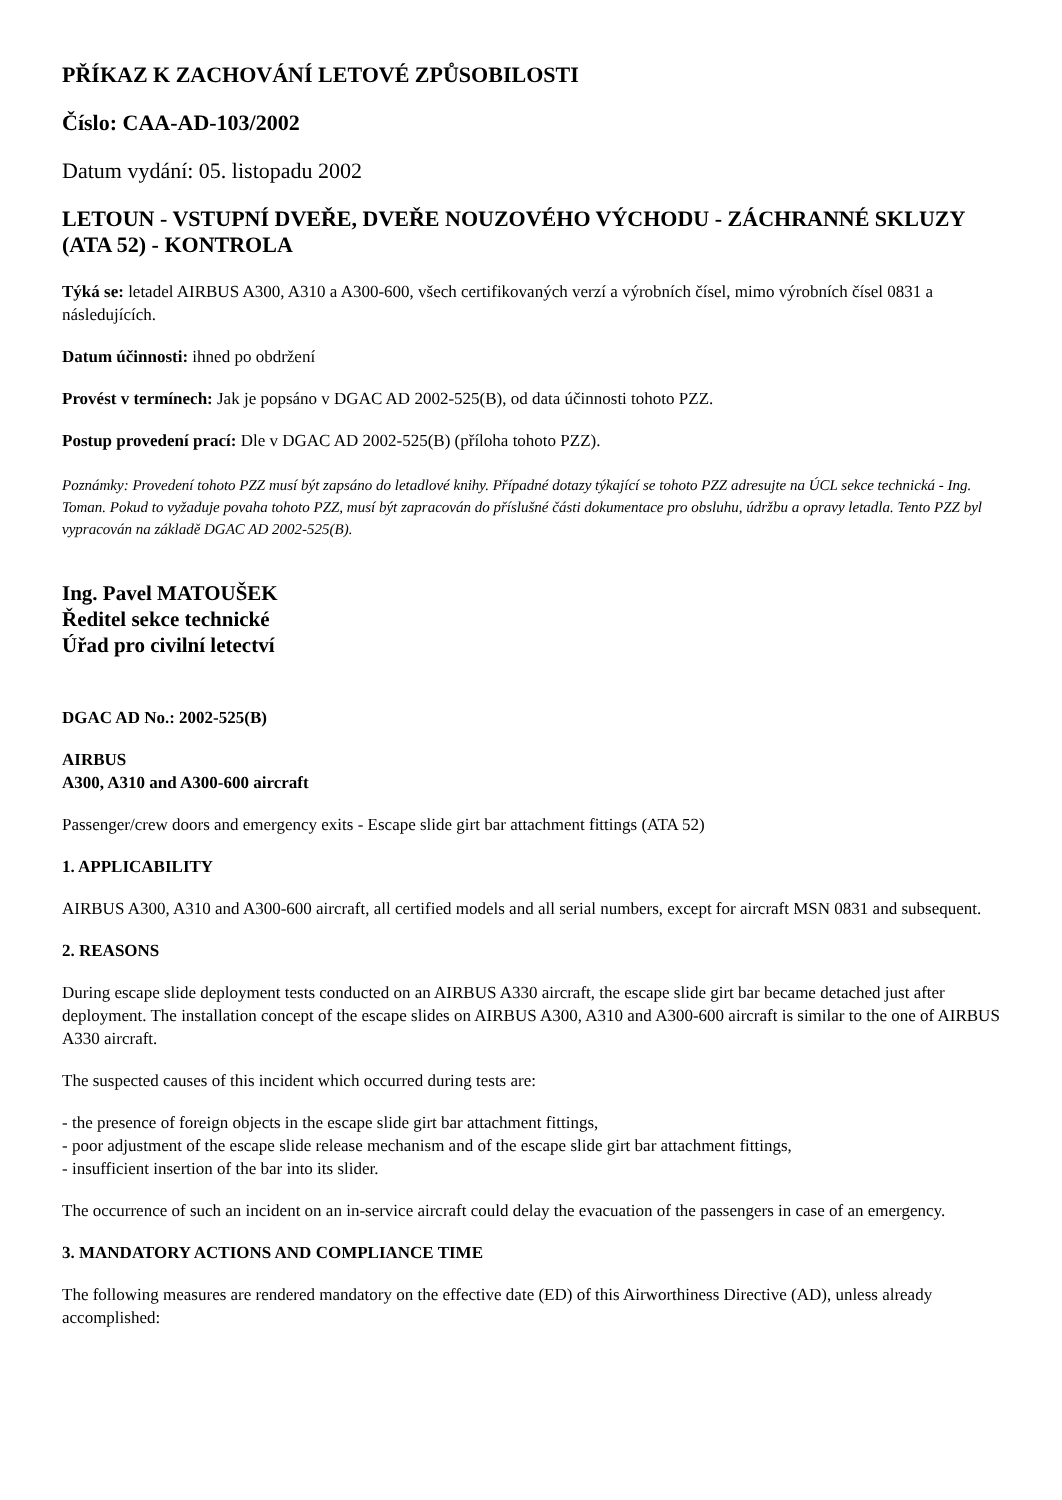PŘÍKAZ K ZACHOVÁNÍ LETOVÉ ZPŮSOBILOSTI
Číslo: CAA-AD-103/2002
Datum vydání: 05. listopadu 2002
LETOUN - VSTUPNÍ DVEŘE, DVEŘE NOUZOVÉHO VÝCHODU - ZÁCHRANNÉ SKLUZY (ATA 52) - KONTROLA
Týká se: letadel AIRBUS A300, A310 a A300-600, všech certifikovaných verzí a výrobních čísel, mimo výrobních čísel 0831 a následujících.
Datum účinnosti: ihned po obdržení
Provést v termínech: Jak je popsáno v DGAC AD 2002-525(B), od data účinnosti tohoto PZZ.
Postup provedení prací: Dle v DGAC AD 2002-525(B) (příloha tohoto PZZ).
Poznámky: Provedení tohoto PZZ musí být zapsáno do letadlové knihy. Případné dotazy týkající se tohoto PZZ adresujte na ÚCL sekce technická - Ing. Toman. Pokud to vyžaduje povaha tohoto PZZ, musí být zapracován do příslušné části dokumentace pro obsluhu, údržbu a opravy letadla. Tento PZZ byl vypracován na základě DGAC AD 2002-525(B).
Ing. Pavel MATOUŠEK
Ředitel sekce technické
Úřad pro civilní letectví
DGAC AD No.: 2002-525(B)
AIRBUS
A300, A310 and A300-600 aircraft
Passenger/crew doors and emergency exits - Escape slide girt bar attachment fittings (ATA 52)
1. APPLICABILITY
AIRBUS A300, A310 and A300-600 aircraft, all certified models and all serial numbers, except for aircraft MSN 0831 and subsequent.
2. REASONS
During escape slide deployment tests conducted on an AIRBUS A330 aircraft, the escape slide girt bar became detached just after deployment. The installation concept of the escape slides on AIRBUS A300, A310 and A300-600 aircraft is similar to the one of AIRBUS A330 aircraft.
The suspected causes of this incident which occurred during tests are:
- the presence of foreign objects in the escape slide girt bar attachment fittings,
- poor adjustment of the escape slide release mechanism and of the escape slide girt bar attachment fittings,
- insufficient insertion of the bar into its slider.
The occurrence of such an incident on an in-service aircraft could delay the evacuation of the passengers in case of an emergency.
3. MANDATORY ACTIONS AND COMPLIANCE TIME
The following measures are rendered mandatory on the effective date (ED) of this Airworthiness Directive (AD), unless already accomplished: